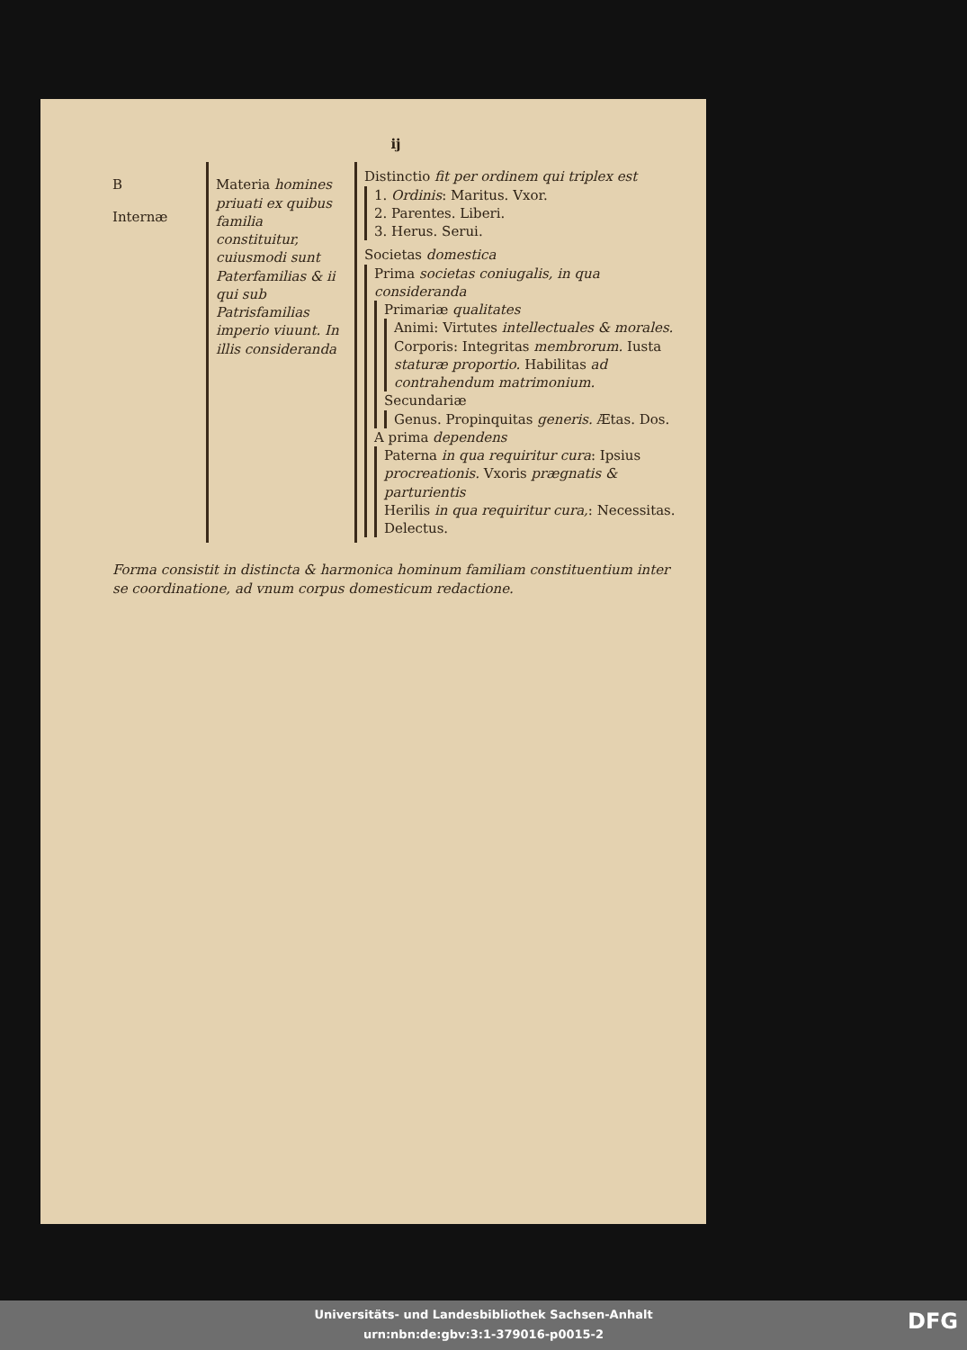ij
B
Internæ
Materia homines priuati ex quibus familia constituitur, cuiusmodi sunt Paterfamilias & ii qui sub Patrisfamilias imperio viuunt. In illis consideranda
Distinctio fit per ordinem qui triplex est
1. Ordinis: Maritus. Vxor.
2. Parentes. Liberi.
3. Herus. Serui.
Societas domestica
Prima societas coniugalis, in qua consideranda
Primariæ qualitates
Animi: Virtutes intellectuales & morales.
Corporis: Integritas membrorum. Iusta staturæ proportio. Habilitas ad contrahendum matrimonium.
Secundariæ
Genus. Propinquitas generis. Ætas. Dos.
A prima dependens
Paterna in qua requiritur cura: Ipsius procreationis. Vxoris prægnatis & parturientis
Herilis in qua requiritur cura,: Necessitas. Delectus.
Forma consistit in distincta & harmonica hominum familiam constituentium inter se coordinatione, ad vnum corpus domesticum redactione.
Universitäts- und Landesbibliothek Sachsen-Anhalt
urn:nbn:de:gbv:3:1-379016-p0015-2
DFG